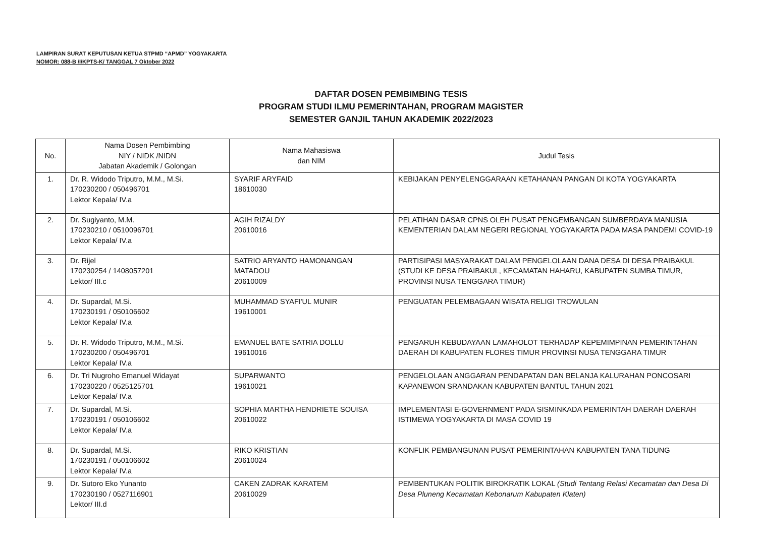LAMPIRAN SURAT KEPUTUSAN KETUA STPMD “APMD” YOGYAKARTA
NOMOR: 088-B /I/KPTS-K/ TANGGAL 7 Oktober 2022
DAFTAR DOSEN PEMBIMBING TESIS
PROGRAM STUDI ILMU PEMERINTAHAN, PROGRAM MAGISTER
SEMESTER GANJIL TAHUN AKADEMIK 2022/2023
| No. | Nama Dosen Pembimbing NIY / NIDK /NIDN Jabatan Akademik / Golongan | Nama Mahasiswa dan NIM | Judul Tesis |
| --- | --- | --- | --- |
| 1. | Dr. R. Widodo Triputro, M.M., M.Si. 170230200 / 050496701 Lektor Kepala/ IV.a | SYARIF ARYFAID 18610030 | KEBIJAKAN PENYELENGGARAAN KETAHANAN PANGAN DI KOTA YOGYAKARTA |
| 2. | Dr. Sugiyanto, M.M. 170230210 / 0510096701 Lektor Kepala/ IV.a | AGIH RIZALDY 20610016 | PELATIHAN DASAR CPNS OLEH PUSAT PENGEMBANGAN SUMBERDAYA MANUSIA KEMENTERIAN DALAM NEGERI REGIONAL YOGYAKARTA PADA MASA PANDEMI COVID-19 |
| 3. | Dr. Rijel 170230254 / 1408057201 Lektor/ III.c | SATRIO ARYANTO HAMONANGAN MATADOU 20610009 | PARTISIPASI MASYARAKAT DALAM PENGELOLAAN DANA DESA DI DESA PRAIBAKUL (STUDI KE DESA PRAIBAKUL, KECAMATAN HAHARU, KABUPATEN SUMBA TIMUR, PROVINSI NUSA TENGGARA TIMUR) |
| 4. | Dr. Supardal, M.Si. 170230191 / 050106602 Lektor Kepala/ IV.a | MUHAMMAD SYAFI'UL MUNIR 19610001 | PENGUATAN PELEMBAGAAN WISATA RELIGI TROWULAN |
| 5. | Dr. R. Widodo Triputro, M.M., M.Si. 170230200 / 050496701 Lektor Kepala/ IV.a | EMANUEL BATE SATRIA DOLLU 19610016 | PENGARUH KEBUDAYAAN LAMAHOLOT TERHADAP KEPEMIMPINAN PEMERINTAHAN DAERAH DI KABUPATEN FLORES TIMUR PROVINSI NUSA TENGGARA TIMUR |
| 6. | Dr. Tri Nugroho Emanuel Widayat 170230220 / 0525125701 Lektor Kepala/ IV.a | SUPARWANTO 19610021 | PENGELOLAAN ANGGARAN PENDAPATAN DAN BELANJA KALURAHAN PONCOSARI KAPANEWON SRANDAKAN KABUPATEN BANTUL TAHUN 2021 |
| 7. | Dr. Supardal, M.Si. 170230191 / 050106602 Lektor Kepala/ IV.a | SOPHIA MARTHA HENDRIETE SOUISA 20610022 | IMPLEMENTASI E-GOVERNMENT PADA SISMINKADA PEMERINTAH DAERAH DAERAH ISTIMEWA YOGYAKARTA DI MASA COVID 19 |
| 8. | Dr. Supardal, M.Si. 170230191 / 050106602 Lektor Kepala/ IV.a | RIKO KRISTIAN 20610024 | KONFLIK PEMBANGUNAN PUSAT PEMERINTAHAN KABUPATEN TANA TIDUNG |
| 9. | Dr. Sutoro Eko Yunanto 170230190 / 0527116901 Lektor/ III.d | CAKEN ZADRAK KARATEM 20610029 | PEMBENTUKAN POLITIK BIROKRATIK LOKAL (Studi Tentang Relasi Kecamatan dan Desa Di Desa Pluneng Kecamatan Kebonarum Kabupaten Klaten) |